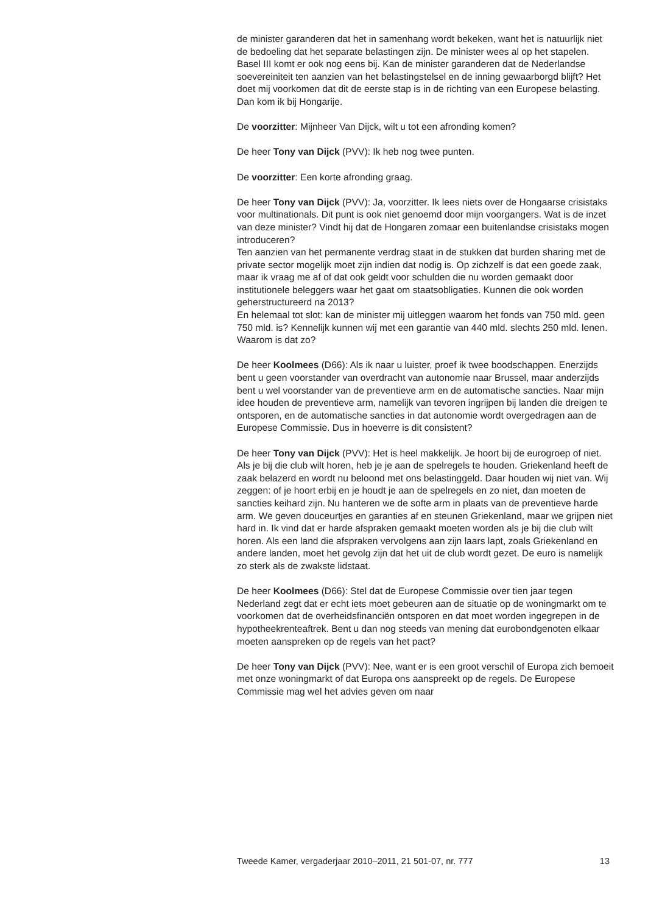de minister garanderen dat het in samenhang wordt bekeken, want het is natuurlijk niet de bedoeling dat het separate belastingen zijn. De minister wees al op het stapelen. Basel III komt er ook nog eens bij. Kan de minister garanderen dat de Nederlandse soevereiniteit ten aanzien van het belastingstelsel en de inning gewaarborgd blijft? Het doet mij voorkomen dat dit de eerste stap is in de richting van een Europese belasting.
Dan kom ik bij Hongarije.
De voorzitter: Mijnheer Van Dijck, wilt u tot een afronding komen?
De heer Tony van Dijck (PVV): Ik heb nog twee punten.
De voorzitter: Een korte afronding graag.
De heer Tony van Dijck (PVV): Ja, voorzitter. Ik lees niets over de Hongaarse crisistaks voor multinationals. Dit punt is ook niet genoemd door mijn voorgangers. Wat is de inzet van deze minister? Vindt hij dat de Hongaren zomaar een buitenlandse crisistaks mogen introduceren?
Ten aanzien van het permanente verdrag staat in de stukken dat burden sharing met de private sector mogelijk moet zijn indien dat nodig is. Op zichzelf is dat een goede zaak, maar ik vraag me af of dat ook geldt voor schulden die nu worden gemaakt door institutionele beleggers waar het gaat om staatsobligaties. Kunnen die ook worden geherstructureerd na 2013?
En helemaal tot slot: kan de minister mij uitleggen waarom het fonds van 750 mld. geen 750 mld. is? Kennelijk kunnen wij met een garantie van 440 mld. slechts 250 mld. lenen. Waarom is dat zo?
De heer Koolmees (D66): Als ik naar u luister, proef ik twee boodschappen. Enerzijds bent u geen voorstander van overdracht van autonomie naar Brussel, maar anderzijds bent u wel voorstander van de preventieve arm en de automatische sancties. Naar mijn idee houden de preventieve arm, namelijk van tevoren ingrijpen bij landen die dreigen te ontsporen, en de automatische sancties in dat autonomie wordt overgedragen aan de Europese Commissie. Dus in hoeverre is dit consistent?
De heer Tony van Dijck (PVV): Het is heel makkelijk. Je hoort bij de eurogroep of niet. Als je bij die club wilt horen, heb je je aan de spelregels te houden. Griekenland heeft de zaak belazerd en wordt nu beloond met ons belastinggeld. Daar houden wij niet van. Wij zeggen: of je hoort erbij en je houdt je aan de spelregels en zo niet, dan moeten de sancties keihard zijn. Nu hanteren we de softe arm in plaats van de preventieve harde arm. We geven douceurtjes en garanties af en steunen Griekenland, maar we grijpen niet hard in. Ik vind dat er harde afspraken gemaakt moeten worden als je bij die club wilt horen. Als een land die afspraken vervolgens aan zijn laars lapt, zoals Griekenland en andere landen, moet het gevolg zijn dat het uit de club wordt gezet. De euro is namelijk zo sterk als de zwakste lidstaat.
De heer Koolmees (D66): Stel dat de Europese Commissie over tien jaar tegen Nederland zegt dat er echt iets moet gebeuren aan de situatie op de woningmarkt om te voorkomen dat de overheidsfinanciën ontsporen en dat moet worden ingegrepen in de hypotheekrenteaftrek. Bent u dan nog steeds van mening dat eurobondgenoten elkaar moeten aanspreken op de regels van het pact?
De heer Tony van Dijck (PVV): Nee, want er is een groot verschil of Europa zich bemoeit met onze woningmarkt of dat Europa ons aanspreekt op de regels. De Europese Commissie mag wel het advies geven om naar
Tweede Kamer, vergaderjaar 2010–2011, 21 501-07, nr. 777 13